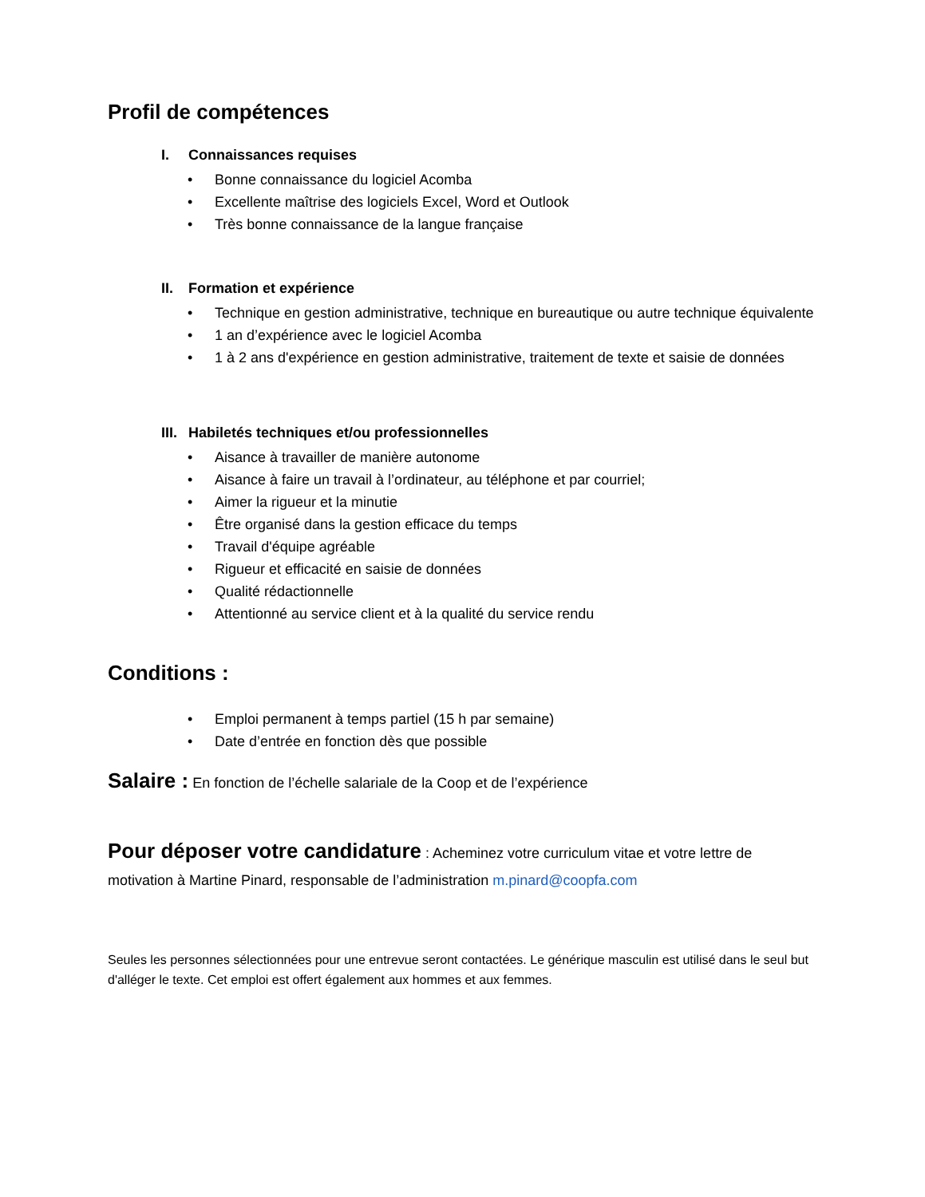Profil de compétences
I. Connaissances requises
• Bonne connaissance du logiciel Acomba
• Excellente maîtrise des logiciels Excel, Word et Outlook
• Très bonne connaissance de la langue française
II. Formation et expérience
• Technique en gestion administrative, technique en bureautique ou autre technique équivalente
• 1 an d’expérience avec le logiciel Acomba
• 1 à 2 ans d'expérience en gestion administrative, traitement de texte et saisie de données
III. Habiletés techniques et/ou professionnelles
• Aisance à travailler de manière autonome
• Aisance à faire un travail à l’ordinateur, au téléphone et par courriel;
• Aimer la rigueur et la minutie
• Être organisé dans la gestion efficace du temps
• Travail d'équipe agréable
• Rigueur et efficacité en saisie de données
• Qualité rédactionnelle
• Attentionné au service client et à la qualité du service rendu
Conditions :
• Emploi permanent à temps partiel (15 h par semaine)
• Date d’entrée en fonction dès que possible
Salaire : En fonction de l’échelle salariale de la Coop et de l’expérience
Pour déposer votre candidature : Acheminez votre curriculum vitae et votre lettre de motivation à Martine Pinard, responsable de l’administration m.pinard@coopfa.com
Seules les personnes sélectionnées pour une entrevue seront contactées. Le générique masculin est utilisé dans le seul but d'alléger le texte. Cet emploi est offert également aux hommes et aux femmes.